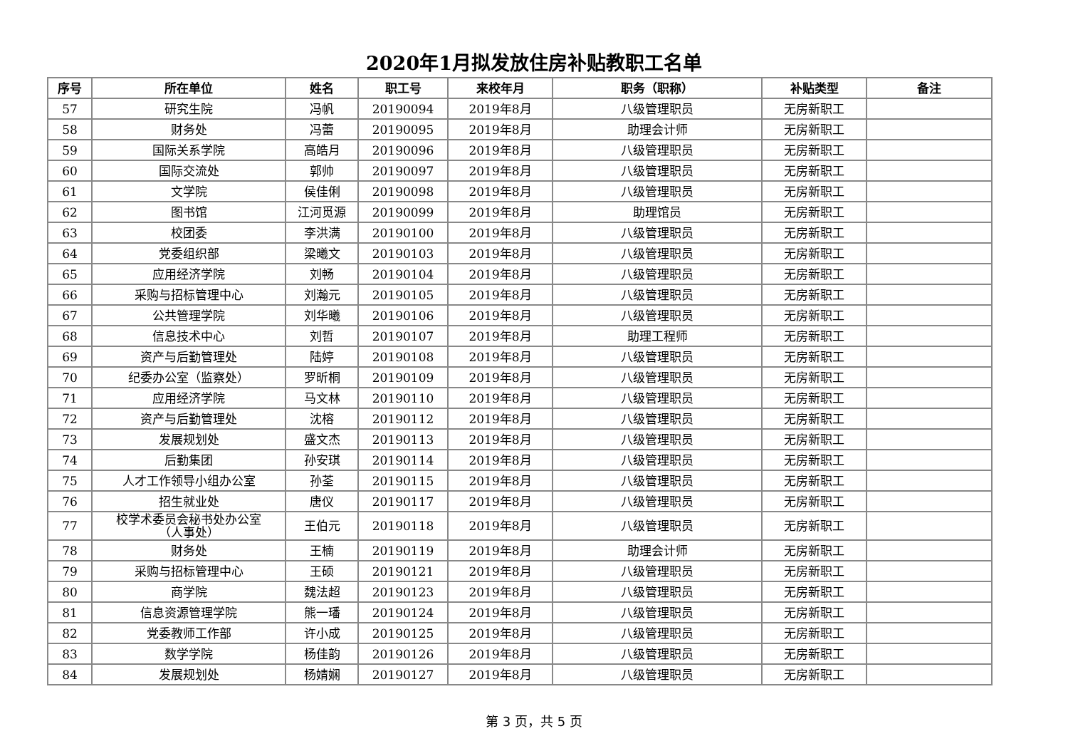2020年1月拟发放住房补贴教职工名单
| 序号 | 所在单位 | 姓名 | 职工号 | 来校年月 | 职务（职称） | 补贴类型 | 备注 |
| --- | --- | --- | --- | --- | --- | --- | --- |
| 57 | 研究生院 | 冯帆 | 20190094 | 2019年8月 | 八级管理职员 | 无房新职工 | |
| 58 | 财务处 | 冯蕾 | 20190095 | 2019年8月 | 助理会计师 | 无房新职工 | |
| 59 | 国际关系学院 | 高皓月 | 20190096 | 2019年8月 | 八级管理职员 | 无房新职工 | |
| 60 | 国际交流处 | 郭帅 | 20190097 | 2019年8月 | 八级管理职员 | 无房新职工 | |
| 61 | 文学院 | 侯佳俐 | 20190098 | 2019年8月 | 八级管理职员 | 无房新职工 | |
| 62 | 图书馆 | 江河觅源 | 20190099 | 2019年8月 | 助理馆员 | 无房新职工 | |
| 63 | 校团委 | 李洪满 | 20190100 | 2019年8月 | 八级管理职员 | 无房新职工 | |
| 64 | 党委组织部 | 梁曦文 | 20190103 | 2019年8月 | 八级管理职员 | 无房新职工 | |
| 65 | 应用经济学院 | 刘畅 | 20190104 | 2019年8月 | 八级管理职员 | 无房新职工 | |
| 66 | 采购与招标管理中心 | 刘瀚元 | 20190105 | 2019年8月 | 八级管理职员 | 无房新职工 | |
| 67 | 公共管理学院 | 刘华曦 | 20190106 | 2019年8月 | 八级管理职员 | 无房新职工 | |
| 68 | 信息技术中心 | 刘哲 | 20190107 | 2019年8月 | 助理工程师 | 无房新职工 | |
| 69 | 资产与后勤管理处 | 陆婷 | 20190108 | 2019年8月 | 八级管理职员 | 无房新职工 | |
| 70 | 纪委办公室（监察处） | 罗昕桐 | 20190109 | 2019年8月 | 八级管理职员 | 无房新职工 | |
| 71 | 应用经济学院 | 马文林 | 20190110 | 2019年8月 | 八级管理职员 | 无房新职工 | |
| 72 | 资产与后勤管理处 | 沈榕 | 20190112 | 2019年8月 | 八级管理职员 | 无房新职工 | |
| 73 | 发展规划处 | 盛文杰 | 20190113 | 2019年8月 | 八级管理职员 | 无房新职工 | |
| 74 | 后勤集团 | 孙安琪 | 20190114 | 2019年8月 | 八级管理职员 | 无房新职工 | |
| 75 | 人才工作领导小组办公室 | 孙荃 | 20190115 | 2019年8月 | 八级管理职员 | 无房新职工 | |
| 76 | 招生就业处 | 唐仪 | 20190117 | 2019年8月 | 八级管理职员 | 无房新职工 | |
| 77 | 校学术委员会秘书处办公室 （人事处） | 王伯元 | 20190118 | 2019年8月 | 八级管理职员 | 无房新职工 | |
| 78 | 财务处 | 王楠 | 20190119 | 2019年8月 | 助理会计师 | 无房新职工 | |
| 79 | 采购与招标管理中心 | 王硕 | 20190121 | 2019年8月 | 八级管理职员 | 无房新职工 | |
| 80 | 商学院 | 魏法超 | 20190123 | 2019年8月 | 八级管理职员 | 无房新职工 | |
| 81 | 信息资源管理学院 | 熊一璠 | 20190124 | 2019年8月 | 八级管理职员 | 无房新职工 | |
| 82 | 党委教师工作部 | 许小成 | 20190125 | 2019年8月 | 八级管理职员 | 无房新职工 | |
| 83 | 数学学院 | 杨佳韵 | 20190126 | 2019年8月 | 八级管理职员 | 无房新职工 | |
| 84 | 发展规划处 | 杨婧娴 | 20190127 | 2019年8月 | 八级管理职员 | 无房新职工 | |
第 3 页，共 5 页